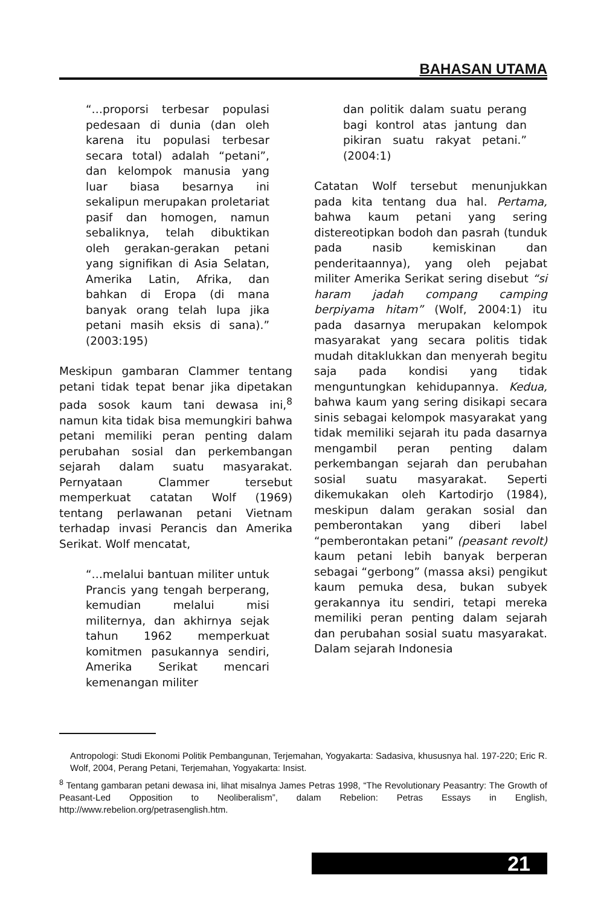BAHASAN UTAMA
“…proporsi terbesar populasi pedesaan di dunia (dan oleh karena itu populasi terbesar secara total) adalah “petani”, dan kelompok manusia yang luar biasa besarnya ini sekalipun merupakan proletariat pasif dan homogen, namun sebaliknya, telah dibuktikan oleh gerakan-gerakan petani yang signifikan di Asia Selatan, Amerika Latin, Afrika, dan bahkan di Eropa (di mana banyak orang telah lupa jika petani masih eksis di sana).” (2003:195)
Meskipun gambaran Clammer tentang petani tidak tepat benar jika dipetakan pada sosok kaum tani dewasa ini,<sup>8</sup> namun kita tidak bisa memungkiri bahwa petani memiliki peran penting dalam perubahan sosial dan perkembangan sejarah dalam suatu masyarakat. Pernyataan Clammer tersebut memperkuat catatan Wolf (1969) tentang perlawanan petani Vietnam terhadap invasi Perancis dan Amerika Serikat. Wolf mencatat,
“…melalui bantuan militer untuk Prancis yang tengah berperang, kemudian melalui misi militernya, dan akhirnya sejak tahun 1962 memperkuat komitmen pasukannya sendiri, Amerika Serikat mencari kemenangan militer
dan politik dalam suatu perang bagi kontrol atas jantung dan pikiran suatu rakyat petani.” (2004:1)
Catatan Wolf tersebut menunjukkan pada kita tentang dua hal. Pertama, bahwa kaum petani yang sering distereotipkan bodoh dan pasrah (tunduk pada nasib kemiskinan dan penderitaannya), yang oleh pejabat militer Amerika Serikat sering disebut “si haram jadah compang camping berpiyama hitam” (Wolf, 2004:1) itu pada dasarnya merupakan kelompok masyarakat yang secara politis tidak mudah ditaklukkan dan menyerah begitu saja pada kondisi yang tidak menguntungkan kehidupannya. Kedua, bahwa kaum yang sering disikapi secara sinis sebagai kelompok masyarakat yang tidak memiliki sejarah itu pada dasarnya mengambil peran penting dalam perkembangan sejarah dan perubahan sosial suatu masyarakat. Seperti dikemukakan oleh Kartodirjo (1984), meskipun dalam gerakan sosial dan pemberontakan yang diberi label “pemberontakan petani” (peasant revolt) kaum petani lebih banyak berperan sebagai “gerbong” (massa aksi) pengikut kaum pemuka desa, bukan subyek gerakannya itu sendiri, tetapi mereka memiliki peran penting dalam sejarah dan perubahan sosial suatu masyarakat. Dalam sejarah Indonesia
Antropologi: Studi Ekonomi Politik Pembangunan, Terjemahan, Yogyakarta: Sadasiva, khususnya hal. 197-220; Eric R. Wolf, 2004, Perang Petani, Terjemahan, Yogyakarta: Insist.
<sup>8</sup> Tentang gambaran petani dewasa ini, lihat misalnya James Petras 1998, “The Revolutionary Peasantry: The Growth of Peasant-Led Opposition to Neoliberalism”, dalam Rebelion: Petras Essays in English, http://www.rebelion.org/petrasenglish.htm.
21